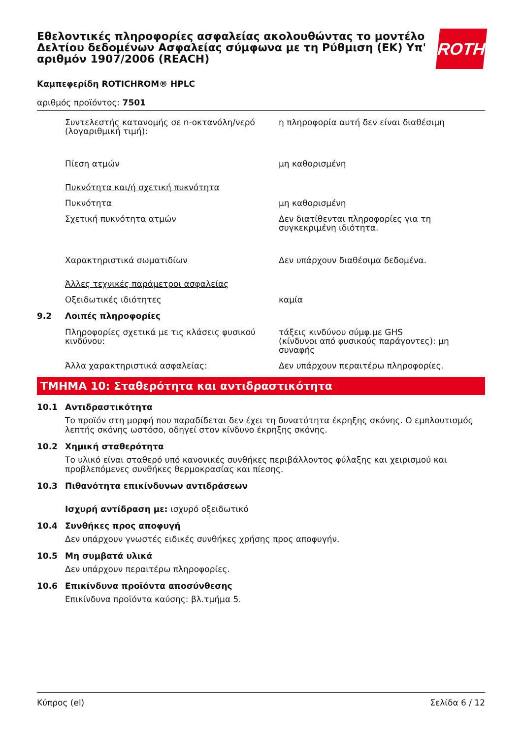Εθελοντικές πληροφορίες ασφαλείας ακολουθώντας το μοντέλο Δελτίου δεδομένων Ασφαλείας σύμφωνα με τη Ρύθμιση (ΕΚ) Υπ' αριθμόν 1907/2006 (REACH)
ROTH
Καμπεφερίδη ROTICHROM® HPLC
αριθμός προϊόντος: 7501
Συντελεστής κατανομής σε n-οκτανόλη/νερό (λογαριθμική τιμή):
η πληροφορία αυτή δεν είναι διαθέσιμη
Πίεση ατμών μη καθορισμένη
Πυκνότητα και/ή σχετική πυκνότητα
Πυκνότητα μη καθορισμένη
Σχετική πυκνότητα ατμών Δεν διατίθενται πληροφορίες για τη συγκεκριμένη ιδιότητα.
Χαρακτηριστικά σωματιδίων Δεν υπάρχουν διαθέσιμα δεδομένα.
Άλλες τεχνικές παράμετροι ασφαλείας
Οξειδωτικές ιδιότητες καμία
9.2 Λοιπές πληροφορίες
Πληροφορίες σχετικά με τις κλάσεις φυσικού κινδύνου:
τάξεις κινδύνου σύμφ.με GHS
(κίνδυνοι από φυσικούς παράγοντες): μη συναφής
Άλλα χαρακτηριστικά ασφαλείας: Δεν υπάρχουν περαιτέρω πληροφορίες.
ΤΜΗΜΑ 10: Σταθερότητα και αντιδραστικότητα
10.1 Αντιδραστικότητα
Το προϊόν στη μορφή που παραδίδεται δεν έχει τη δυνατότητα έκρηξης σκόνης. Ο εμπλουτισμός λεπτής σκόνης ωστόσο, οδηγεί στον κίνδυνο έκρηξης σκόνης.
10.2 Χημική σταθερότητα
Το υλικό είναι σταθερό υπό κανονικές συνθήκες περιβάλλοντος φύλαξης και χειρισμού και προβλεπόμενες συνθήκες θερμοκρασίας και πίεσης.
10.3 Πιθανότητα επικίνδυνων αντιδράσεων
Ισχυρή αντίδραση με: ισχυρό οξειδωτικό
10.4 Συνθήκες προς αποφυγή
Δεν υπάρχουν γνωστές ειδικές συνθήκες χρήσης προς αποφυγήν.
10.5 Μη συμβατά υλικά
Δεν υπάρχουν περαιτέρω πληροφορίες.
10.6 Επικίνδυνα προϊόντα αποσύνθεσης
Επικίνδυνα προϊόντα καύσης: βλ.τμήμα 5.
Κύπρος (el) Σελίδα 6 / 12